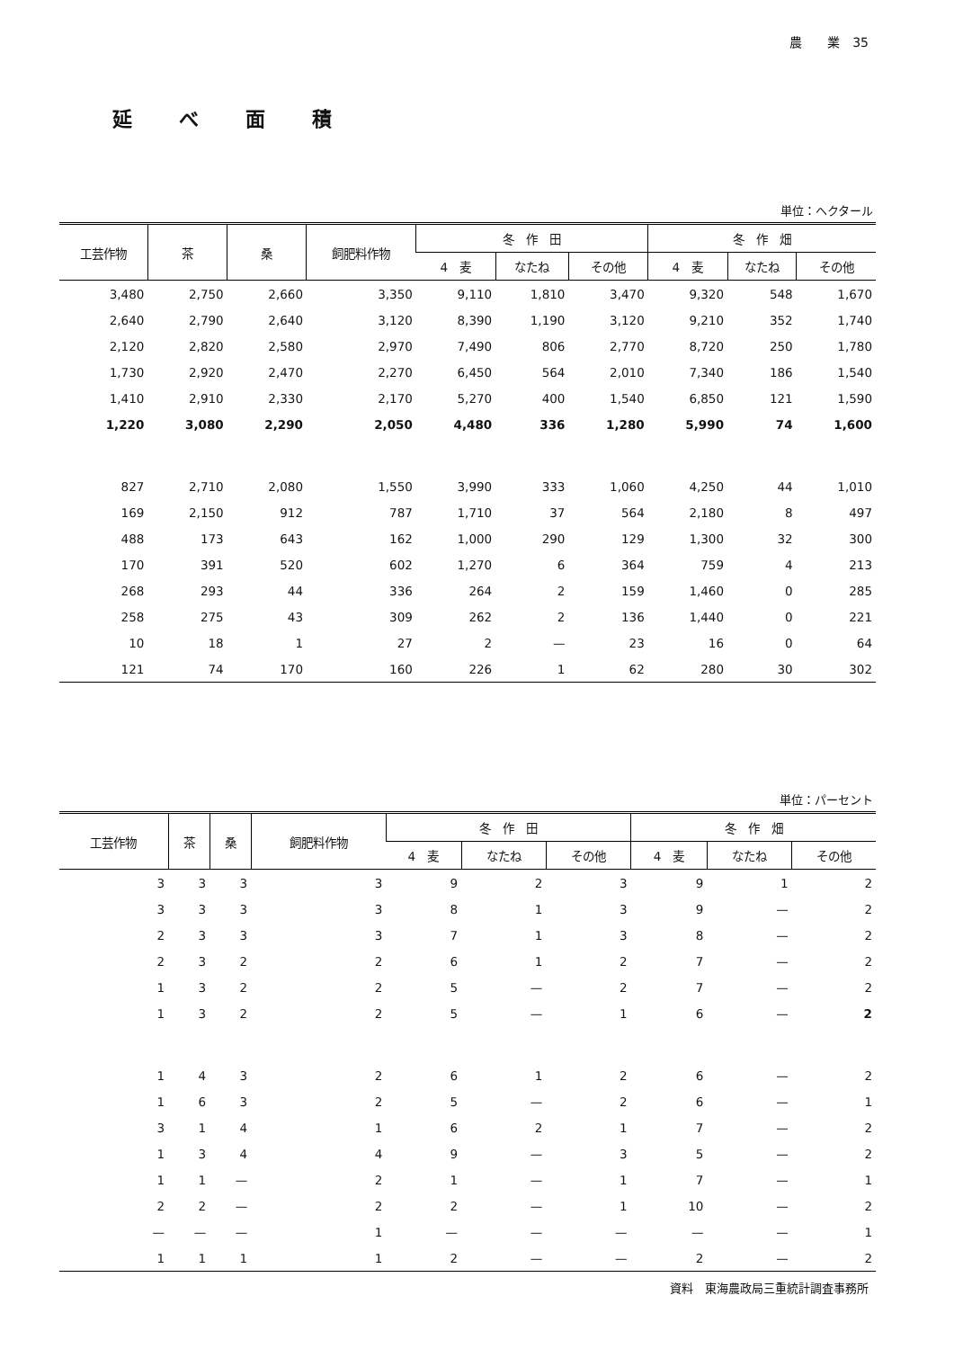農　　業　35
延べ面積
単位：ヘクタール
| 工芸作物 | 茶 | 桑 | 飼肥料作物 | 冬 作 田 | | | 冬 作 畑 | | |
| --- | --- | --- | --- | --- | --- | --- | --- | --- | --- |
| | | | | 4 麦 | なたね | その他 | 4 麦 | なたね | その他 |
| 3,480 | 2,750 | 2,660 | 3,350 | 9,110 | 1,810 | 3,470 | 9,320 | 548 | 1,670 |
| 2,640 | 2,790 | 2,640 | 3,120 | 8,390 | 1,190 | 3,120 | 9,210 | 352 | 1,740 |
| 2,120 | 2,820 | 2,580 | 2,970 | 7,490 | 806 | 2,770 | 8,720 | 250 | 1,780 |
| 1,730 | 2,920 | 2,470 | 2,270 | 6,450 | 564 | 2,010 | 7,340 | 186 | 1,540 |
| 1,410 | 2,910 | 2,330 | 2,170 | 5,270 | 400 | 1,540 | 6,850 | 121 | 1,590 |
| 1,220 | 3,080 | 2,290 | 2,050 | 4,480 | 336 | 1,280 | 5,990 | 74 | 1,600 |
| 827 | 2,710 | 2,080 | 1,550 | 3,990 | 333 | 1,060 | 4,250 | 44 | 1,010 |
| 169 | 2,150 | 912 | 787 | 1,710 | 37 | 564 | 2,180 | 8 | 497 |
| 488 | 173 | 643 | 162 | 1,000 | 290 | 129 | 1,300 | 32 | 300 |
| 170 | 391 | 520 | 602 | 1,270 | 6 | 364 | 759 | 4 | 213 |
| 268 | 293 | 44 | 336 | 264 | 2 | 159 | 1,460 | 0 | 285 |
| 258 | 275 | 43 | 309 | 262 | 2 | 136 | 1,440 | 0 | 221 |
| 10 | 18 | 1 | 27 | 2 | — | 23 | 16 | 0 | 64 |
| 121 | 74 | 170 | 160 | 226 | 1 | 62 | 280 | 30 | 302 |
単位：パーセント
| 工芸作物 | 茶 | 桑 | 飼肥料作物 | 冬 作 田 | | | 冬 作 畑 | | |
| --- | --- | --- | --- | --- | --- | --- | --- | --- | --- |
| | | | | 4 麦 | なたね | その他 | 4 麦 | なたね | その他 |
| 3 | 3 | 3 | 3 | 9 | 2 | 3 | 9 | 1 | 2 |
| 3 | 3 | 3 | 3 | 8 | 1 | 3 | 9 | — | 2 |
| 2 | 3 | 3 | 3 | 7 | 1 | 3 | 8 | — | 2 |
| 2 | 3 | 2 | 2 | 6 | 1 | 2 | 7 | — | 2 |
| 1 | 3 | 2 | 2 | 5 | — | 2 | 7 | — | 2 |
| 1 | 3 | 2 | 2 | 5 | — | 1 | 6 | — | 2 |
| 1 | 4 | 3 | 2 | 6 | 1 | 2 | 6 | — | 2 |
| 1 | 6 | 3 | 2 | 5 | — | 2 | 6 | — | 1 |
| 3 | 1 | 4 | 1 | 6 | 2 | 1 | 7 | — | 2 |
| 1 | 3 | 4 | 4 | 9 | — | 3 | 5 | — | 2 |
| 1 | 1 | — | 2 | 1 | — | 1 | 7 | — | 1 |
| 2 | 2 | — | 2 | 2 | — | 1 | 10 | — | 2 |
| — | — | — | 1 | — | — | — | — | — | 1 |
| 1 | 1 | 1 | 1 | 2 | — | — | 2 | — | 2 |
資料　東海農政局三重統計調査事務所